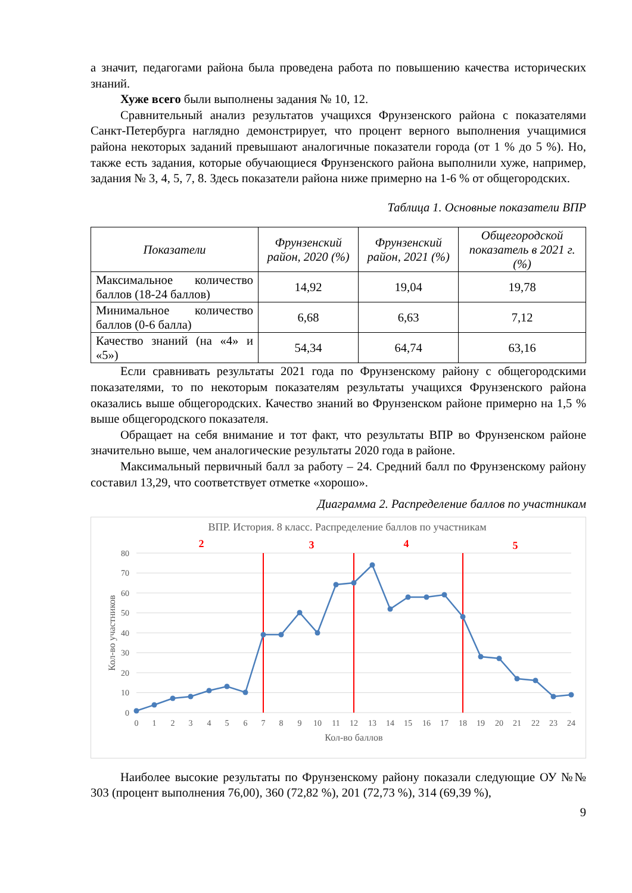а значит, педагогами района была проведена работа по повышению качества исторических знаний.
Хуже всего были выполнены задания № 10, 12.
Сравнительный анализ результатов учащихся Фрунзенского района с показателями Санкт-Петербурга наглядно демонстрирует, что процент верного выполнения учащимися района некоторых заданий превышают аналогичные показатели города (от 1 % до 5 %). Но, также есть задания, которые обучающиеся Фрунзенского района выполнили хуже, например, задания № 3, 4, 5, 7, 8. Здесь показатели района ниже примерно на 1-6 % от общегородских.
Таблица 1. Основные показатели ВПР
| Показатели | Фрунзенский район, 2020 (%) | Фрунзенский район, 2021 (%) | Общегородской показатель в 2021 г. (%) |
| --- | --- | --- | --- |
| Максимальное количество баллов (18-24 баллов) | 14,92 | 19,04 | 19,78 |
| Минимальное количество баллов (0-6 балла) | 6,68 | 6,63 | 7,12 |
| Качество знаний (на «4» и «5») | 54,34 | 64,74 | 63,16 |
Если сравнивать результаты 2021 года по Фрунзенскому району с общегородскими показателями, то по некоторым показателям результаты учащихся Фрунзенского района оказались выше общегородских. Качество знаний во Фрунзенском районе примерно на 1,5 % выше общегородского показателя.
Обращает на себя внимание и тот факт, что результаты ВПР во Фрунзенском районе значительно выше, чем аналогические результаты 2020 года в районе.
Максимальный первичный балл за работу – 24. Средний балл по Фрунзенскому району составил 13,29, что соответствует отметке «хорошо».
Диаграмма 2. Распределение баллов по участникам
ВПР. История. 8 класс. Распределение баллов по участникам
80
70
60
50
40
30
20
10
0
0
1
2
3
4
5
6
7
8
9
10
11
12
13
14
15
16
17
18
19
20
21
22
23
24
Кол-во баллов
Кол-во участников
2
3
4
5
Наиболее высокие результаты по Фрунзенскому району показали следующие ОУ №№ 303 (процент выполнения 76,00), 360 (72,82 %), 201 (72,73 %), 314 (69,39 %),
9